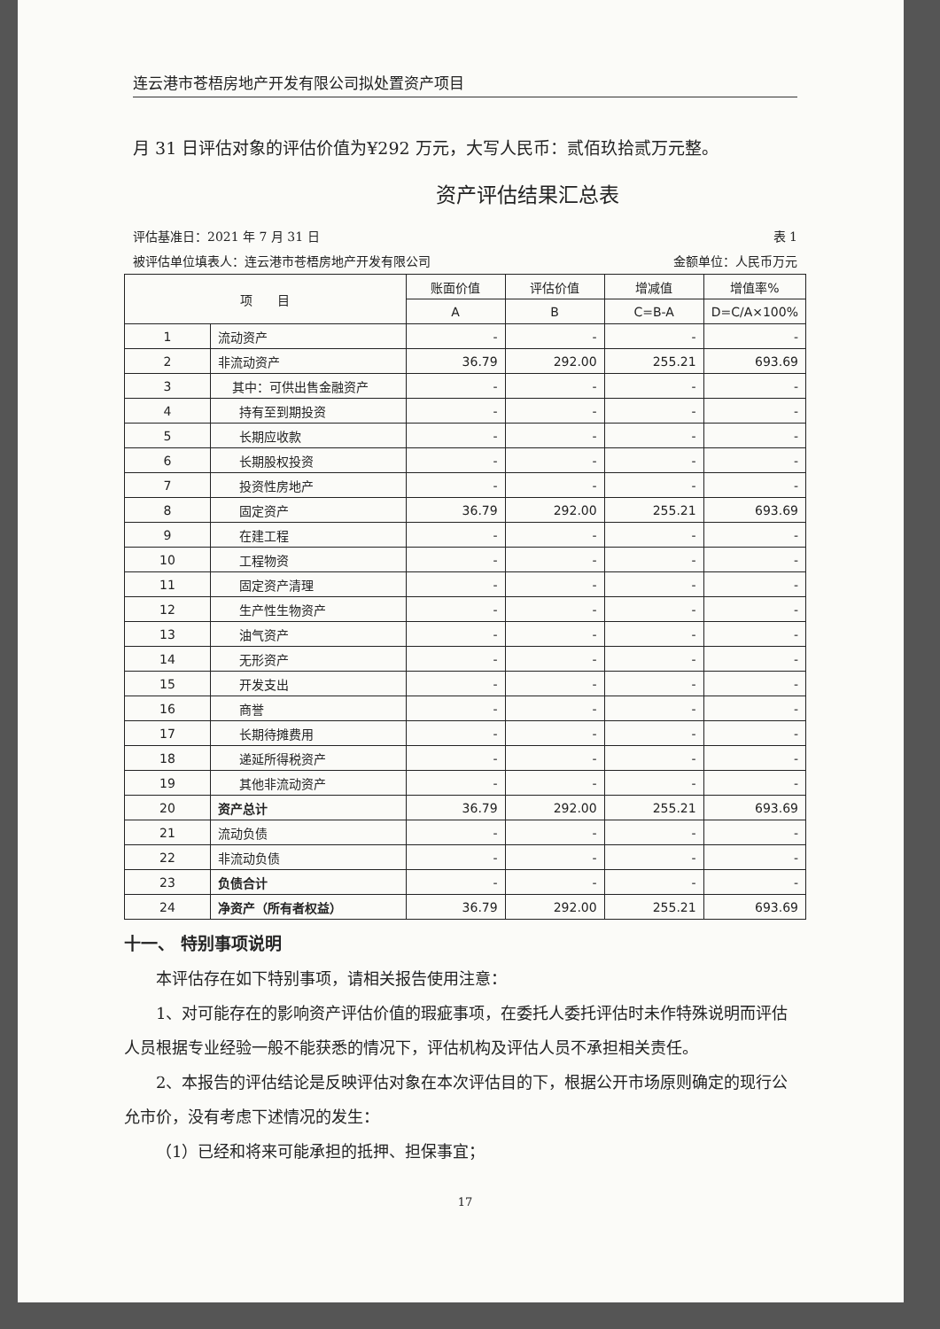连云港市苍梧房地产开发有限公司拟处置资产项目
月 31 日评估对象的评估价值为¥292 万元，大写人民币：贰佰玖拾贰万元整。
资产评估结果汇总表
评估基准日：2021 年 7 月 31 日 表 1
被评估单位填表人：连云港市苍梧房地产开发有限公司 金额单位：人民币万元
| 项 目 | | 账面价值 | 评估价值 | 增减值 | 增值率% |
| --- | --- | --- | --- | --- | --- |
| | | A | B | C=B-A | D=C/A×100% |
| 1 | 流动资产 | - | - | - | - |
| 2 | 非流动资产 | 36.79 | 292.00 | 255.21 | 693.69 |
| 3 | 其中：可供出售金融资产 | - | - | - | - |
| 4 | 持有至到期投资 | - | - | - | - |
| 5 | 长期应收款 | - | - | - | - |
| 6 | 长期股权投资 | - | - | - | - |
| 7 | 投资性房地产 | - | - | - | - |
| 8 | 固定资产 | 36.79 | 292.00 | 255.21 | 693.69 |
| 9 | 在建工程 | - | - | - | - |
| 10 | 工程物资 | - | - | - | - |
| 11 | 固定资产清理 | - | - | - | - |
| 12 | 生产性生物资产 | - | - | - | - |
| 13 | 油气资产 | - | - | - | - |
| 14 | 无形资产 | - | - | - | - |
| 15 | 开发支出 | - | - | - | - |
| 16 | 商誉 | - | - | - | - |
| 17 | 长期待摊费用 | - | - | - | - |
| 18 | 递延所得税资产 | - | - | - | - |
| 19 | 其他非流动资产 | - | - | - | - |
| 20 | 资产总计 | 36.79 | 292.00 | 255.21 | 693.69 |
| 21 | 流动负债 | - | - | - | - |
| 22 | 非流动负债 | - | - | - | - |
| 23 | 负债合计 | - | - | - | - |
| 24 | 净资产（所有者权益） | 36.79 | 292.00 | 255.21 | 693.69 |
十一、 特别事项说明
本评估存在如下特别事项，请相关报告使用注意：
1、对可能存在的影响资产评估价值的瑕疵事项，在委托人委托评估时未作特殊说明而评估人员根据专业经验一般不能获悉的情况下，评估机构及评估人员不承担相关责任。
2、本报告的评估结论是反映评估对象在本次评估目的下，根据公开市场原则确定的现行公允市价，没有考虑下述情况的发生：
（1）已经和将来可能承担的抵押、担保事宜；
17